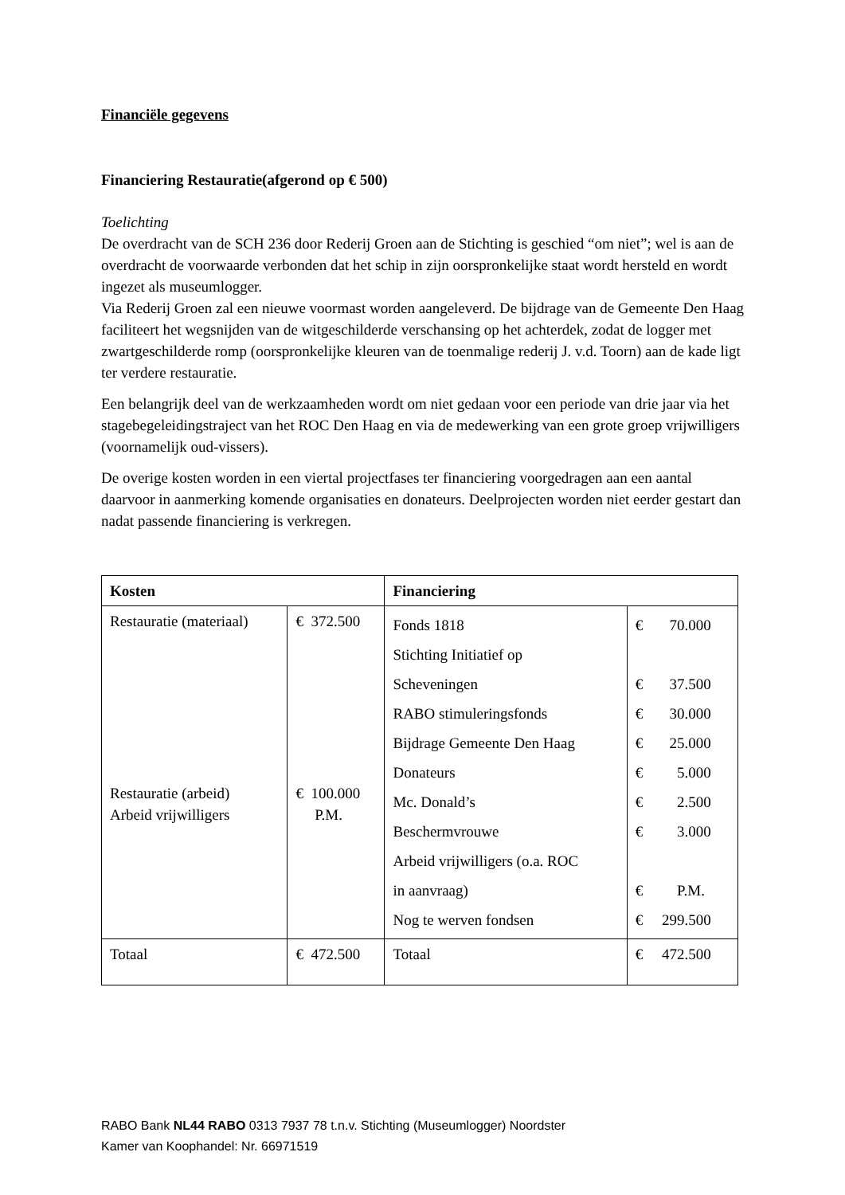Financiële gegevens
Financiering Restauratie(afgerond op € 500)
Toelichting
De overdracht van de SCH 236 door Rederij Groen aan de Stichting is geschied “om niet”; wel is aan de overdracht de voorwaarde verbonden dat het schip in zijn oorspronkelijke staat wordt hersteld en wordt ingezet als museumlogger.
Via Rederij Groen zal een nieuwe voormast worden aangeleverd. De bijdrage van de Gemeente Den Haag faciliteert het wegsnijden van de witgeschilderde verschansing op het achterdek, zodat de logger met zwartgeschilderde romp (oorspronkelijke kleuren van de toenmalige rederij J. v.d. Toorn) aan de kade ligt ter verdere restauratie.
Een belangrijk deel van de werkzaamheden wordt om niet gedaan voor een periode van drie jaar via het stagebegeleidingstraject van het ROC Den Haag en via de medewerking van een grote groep vrijwilligers (voornamelijk oud-vissers).
De overige kosten worden in een viertal projectfases ter financiering voorgedragen aan een aantal daarvoor in aanmerking komende organisaties en donateurs. Deelprojecten worden niet eerder gestart dan nadat passende financiering is verkregen.
| Kosten | | Financiering | |
| --- | --- | --- | --- |
| Restauratie (materiaal) Restauratie (arbeid) Arbeid vrijwilligers | € 372.500 € 100.000 P.M. | Fonds 1818 Stichting Initiatief op Scheveningen RABO stimuleringsfonds Bijdrage Gemeente Den Haag Donateurs Mc. Donald’s Beschermvrouwe Arbeid vrijwilligers (o.a. ROC in aanvraag) Nog te werven fondsen | € 70.000 € 37.500 € 30.000 € 25.000 € 5.000 € 2.500 € 3.000 € P.M. € 299.500 |
| Totaal | € 472.500 | Totaal | € 472.500 |
RABO Bank NL44 RABO 0313 7937 78 t.n.v. Stichting (Museumlogger) Noordster
Kamer van Koophandel: Nr. 66971519